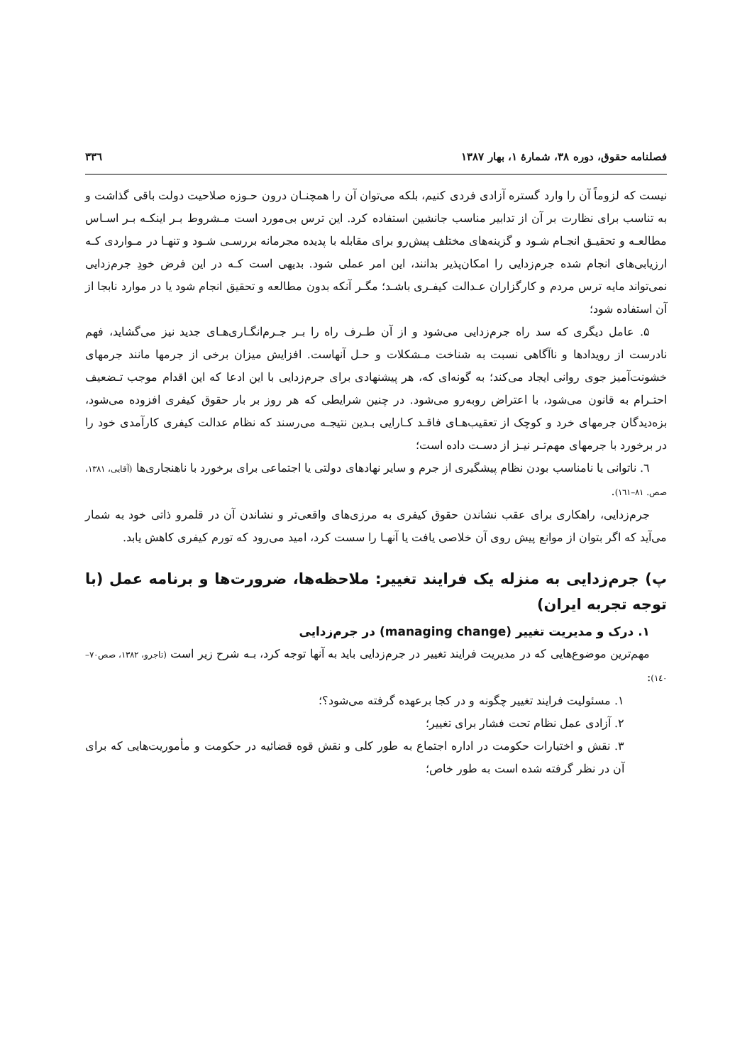فصلنامه حقوق، دوره ۳۸، شمارهٔ ۱، بهار ۱۳۸۷ ۳۳٦
نیست که لزوماً آن را وارد گستره آزادی فردی کنیم، بلکه می‌توان آن را همچنـان درون حـوزه صلاحیت دولت باقی گذاشت و به تناسب برای نظارت بر آن از تدابیر مناسب جانشین استفاده کرد. این ترس بی‌مورد است مـشروط بـر اینکـه بـر اسـاس مطالعـه و تحقیـق انجـام شـود و گزینه‌های مختلف پیش‌رو برای مقابله با پدیده مجرمانه بررسـی شـود و تنهـا در مـواردی کـه ارزیابی‌های انجام شده جرم‌زدایی را امکان‌پذیر بدانند، این امر عملی شود. بدیهی است کـه در این فرض خودِ جرم‌زدایی نمی‌تواند مایه ترس مردم و کارگزاران عـدالت کیفـری باشـد؛ مگـر آنکه بدون مطالعه و تحقیق انجام شود یا در موارد نابجا از آن استفاده شود؛
۵. عامل دیگری که سد راه جرم‌زدایی می‌شود و از آن طـرف راه را بـر جـرم‌انگـاری‌هـای جدید نیز می‌گشاید، فهم نادرست از رویدادها و ناآگاهی نسبت به شناخت مـشکلات و حـل آنهاست. افزایش میزان برخی از جرمها مانند جرمهای خشونت‌آمیز جوی روانی ایجاد می‌کند؛ به گونه‌ای که، هر پیشنهادی برای جرم‌زدایی با این ادعا که این اقدام موجب تـضعیف احتـرام به قانون می‌شود، با اعتراض روبه‌رو می‌شود. در چنین شرایطی که هر روز بر بار حقوق کیفری افزوده می‌شود، بزه‌دیدگان جرمهای خرد و کوچک از تعقیب‌هـای فاقـد کـارایی بـدین نتیجـه می‌رسند که نظام عدالت کیفری کارآمدی خود را در برخورد با جرمهای مهم‌تـر نیـز از دسـت داده است؛
٦. ناتوانی یا نامناسب بودن نظام پیشگیری از جرم و سایر نهادهای دولتی یا اجتماعی برای برخورد با ناهنجاری‌ها (آقایی، ۱۳۸۱، صص. ۸۱–۱٦۱).
جرم‌زدایی، راهکاری برای عقب نشاندن حقوق کیفری به مرزی‌های واقعی‌تر و نشاندن آن در قلمرو ذاتی خود به شمار می‌آید که اگر بتوان از موانع پیش روی آن خلاصی یافت یا آنهـا را سست کرد، امید می‌رود که تورم کیفری کاهش یابد.
پ) جرم‌زدایی به منزله یک فرایند تغییر: ملاحظه‌ها، ضرورت‌ها و برنامه عمل (با توجه تجربه ایران)
۱. درک و مدیریت تغییر (managing change) در جرم‌زدایی
مهم‌ترین موضوع‌هایی که در مدیریت فرایند تغییر در جرم‌زدایی باید به آنها توجه کرد، بـه شرح زیر است (تاجرو، ۱۳۸۲، صص۷۰–۱٤۰):
۱. مسئولیت فرایند تغییر چگونه و در کجا برعهده گرفته می‌شود؟؛
۲. آزادی عمل نظام تحت فشار برای تغییر؛
۳. نقش و اختیارات حکومت در اداره اجتماع به طور کلی و نقش قوه قضائیه در حکومت و مأموریت‌هایی که برای آن در نظر گرفته شده است به طور خاص؛